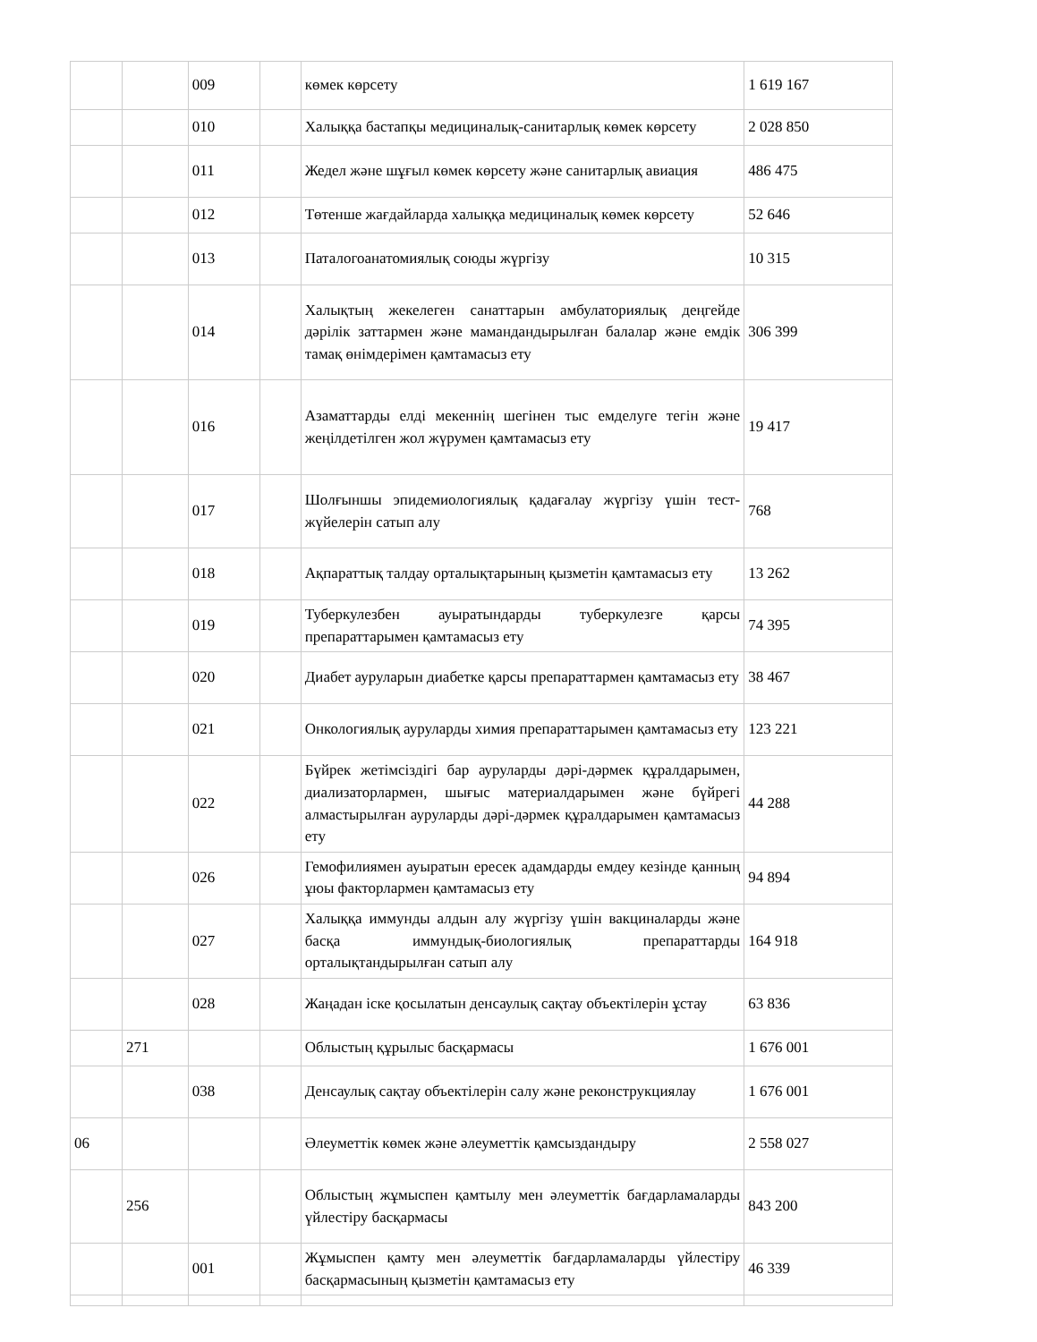| | | 009 | | көмек көрсету | 1 619 167 |
| | | 010 | | Халыққа бастапқы медициналық-санитарлық көмек көрсету | 2 028 850 |
| | | 011 | | Жедел және шұғыл көмек көрсету және санитарлық авиация | 486 475 |
| | | 012 | | Төтенше жағдайларда халыққа медициналық көмек көрсету | 52 646 |
| | | 013 | | Паталогоанатомиялық союды жүргізу | 10 315 |
| | | 014 | | Халықтың жекелеген санаттарын амбулаториялық деңгейде дәрілік заттармен және мамандандырылған балалар және емдік тамақ өнімдерімен қамтамасыз ету | 306 399 |
| | | 016 | | Азаматтарды елді мекеннің шегінен тыс емделуге тегін және жеңілдетілген жол жүрумен қамтамасыз ету | 19 417 |
| | | 017 | | Шолғыншы эпидемиологиялық қадағалау жүргізу үшін тест-жүйелерін сатып алу | 768 |
| | | 018 | | Ақпараттық талдау орталықтарының қызметін қамтамасыз ету | 13 262 |
| | | 019 | | Туберкулезбен ауыратындарды туберкулезге қарсы препараттарымен қамтамасыз ету | 74 395 |
| | | 020 | | Диабет ауруларын диабетке қарсы препараттармен қамтамасыз ету | 38 467 |
| | | 021 | | Онкологиялық ауруларды химия препараттарымен қамтамасыз ету | 123 221 |
| | | 022 | | Бүйрек жетімсіздігі бар ауруларды дәрі-дәрмек құралдарымен, диализаторлармен, шығыс материалдарымен және бүйрегі алмастырылған ауруларды дәрі-дәрмек құралдарымен қамтамасыз ету | 44 288 |
| | | 026 | | Гемофилиямен ауыратын ересек адамдарды емдеу кезінде қанның ұюы факторлармен қамтамасыз ету | 94 894 |
| | | 027 | | Халыққа иммунды алдын алу жүргізу үшін вакциналарды және басқа иммундық-биологиялық препараттарды орталықтандырылған сатып алу | 164 918 |
| | | 028 | | Жаңадан іске қосылатын денсаулық сақтау объектілерін ұстау | 63 836 |
| | 271 | | | Облыстың құрылыс басқармасы | 1 676 001 |
| | | 038 | | Денсаулық сақтау объектілерін салу және реконструкциялау | 1 676 001 |
| 06 | | | | Әлеуметтік көмек және әлеуметтік қамсыздандыру | 2 558 027 |
| | 256 | | | Облыстың жұмыспен қамтылу мен әлеуметтік бағдарламаларды үйлестіру басқармасы | 843 200 |
| | | 001 | | Жұмыспен қамту мен әлеуметтік бағдарламаларды үйлестіру басқармасының қызметін қамтамасыз ету | 46 339 |